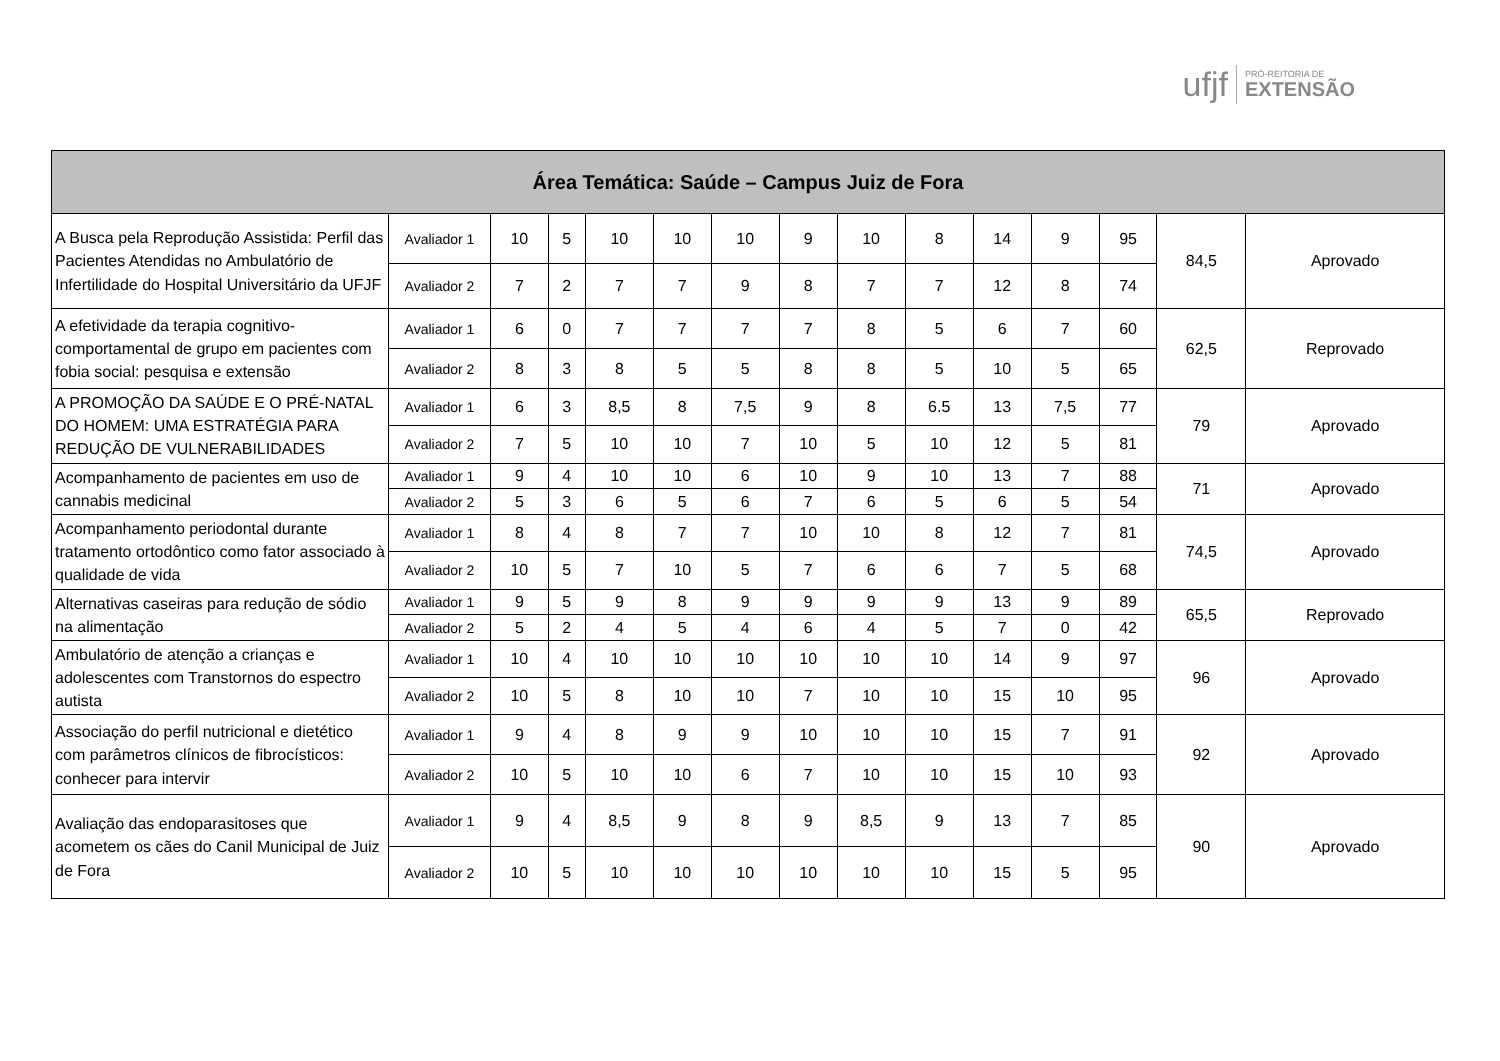ufjf PRÓ-REITORIA DE
EXTENSÃO
| Área Temática: Saúde – Campus Juiz de Fora | | | | | | | | | | | | | | |
| --- | --- | --- | --- | --- | --- | --- | --- | --- | --- | --- | --- | --- | --- | --- |
| A Busca pela Reprodução Assistida: Perfil das Pacientes Atendidas no Ambulatório de Infertilidade do Hospital Universitário da UFJF | Avaliador 1 | 10 | 5 | 10 | 10 | 10 | 9 | 10 | 8 | 14 | 9 | 95 | 84,5 | Aprovado |
| | Avaliador 2 | 7 | 2 | 7 | 7 | 9 | 8 | 7 | 7 | 12 | 8 | 74 | | |
| A efetividade da terapia cognitivo-comportamental de grupo em pacientes com fobia social: pesquisa e extensão | Avaliador 1 | 6 | 0 | 7 | 7 | 7 | 7 | 8 | 5 | 6 | 7 | 60 | 62,5 | Reprovado |
| | Avaliador 2 | 8 | 3 | 8 | 5 | 5 | 8 | 8 | 5 | 10 | 5 | 65 | | |
| A PROMOÇÃO DA SAÚDE E O PRÉ-NATAL DO HOMEM: UMA ESTRATÉGIA PARA REDUÇÃO DE VULNERABILIDADES | Avaliador 1 | 6 | 3 | 8,5 | 8 | 7,5 | 9 | 8 | 6.5 | 13 | 7,5 | 77 | 79 | Aprovado |
| | Avaliador 2 | 7 | 5 | 10 | 10 | 7 | 10 | 5 | 10 | 12 | 5 | 81 | | |
| Acompanhamento de pacientes em uso de cannabis medicinal | Avaliador 1 | 9 | 4 | 10 | 10 | 6 | 10 | 9 | 10 | 13 | 7 | 88 | 71 | Aprovado |
| | Avaliador 2 | 5 | 3 | 6 | 5 | 6 | 7 | 6 | 5 | 6 | 5 | 54 | | |
| Acompanhamento periodontal durante tratamento ortodôntico como fator associado à qualidade de vida | Avaliador 1 | 8 | 4 | 8 | 7 | 7 | 10 | 10 | 8 | 12 | 7 | 81 | 74,5 | Aprovado |
| | Avaliador 2 | 10 | 5 | 7 | 10 | 5 | 7 | 6 | 6 | 7 | 5 | 68 | | |
| Alternativas caseiras para redução de sódio na alimentação | Avaliador 1 | 9 | 5 | 9 | 8 | 9 | 9 | 9 | 9 | 13 | 9 | 89 | 65,5 | Reprovado |
| | Avaliador 2 | 5 | 2 | 4 | 5 | 4 | 6 | 4 | 5 | 7 | 0 | 42 | | |
| Ambulatório de atenção a crianças e adolescentes com Transtornos do espectro autista | Avaliador 1 | 10 | 4 | 10 | 10 | 10 | 10 | 10 | 10 | 14 | 9 | 97 | 96 | Aprovado |
| | Avaliador 2 | 10 | 5 | 8 | 10 | 10 | 7 | 10 | 10 | 15 | 10 | 95 | | |
| Associação do perfil nutricional e dietético com parâmetros clínicos de fibrocísticos: conhecer para intervir | Avaliador 1 | 9 | 4 | 8 | 9 | 9 | 10 | 10 | 10 | 15 | 7 | 91 | 92 | Aprovado |
| | Avaliador 2 | 10 | 5 | 10 | 10 | 6 | 7 | 10 | 10 | 15 | 10 | 93 | | |
| Avaliação das endoparasitoses que acometem os cães do Canil Municipal de Juiz de Fora | Avaliador 1 | 9 | 4 | 8,5 | 9 | 8 | 9 | 8,5 | 9 | 13 | 7 | 85 | 90 | Aprovado |
| | Avaliador 2 | 10 | 5 | 10 | 10 | 10 | 10 | 10 | 10 | 15 | 5 | 95 | | |